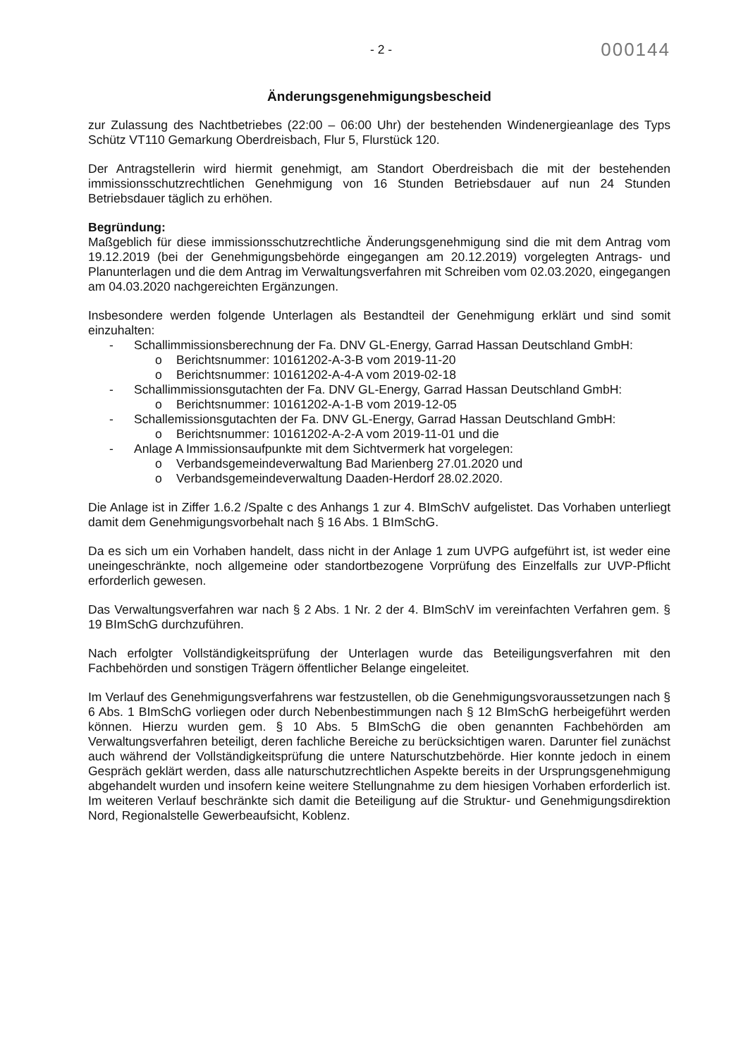- 2 - 000144
Änderungsgenehmigungsbescheid
zur Zulassung des Nachtbetriebes (22:00 – 06:00 Uhr) der bestehenden Windenergieanlage des Typs Schütz VT110 Gemarkung Oberdreisbach, Flur 5, Flurstück 120.
Der Antragstellerin wird hiermit genehmigt, am Standort Oberdreisbach die mit der bestehenden immissionsschutzrechtlichen Genehmigung von 16 Stunden Betriebsdauer auf nun 24 Stunden Betriebsdauer täglich zu erhöhen.
Begründung:
Maßgeblich für diese immissionsschutzrechtliche Änderungsgenehmigung sind die mit dem Antrag vom 19.12.2019 (bei der Genehmigungsbehörde eingegangen am 20.12.2019) vorgelegten Antrags- und Planunterlagen und die dem Antrag im Verwaltungsverfahren mit Schreiben vom 02.03.2020, eingegangen am 04.03.2020 nachgereichten Ergänzungen.
Insbesondere werden folgende Unterlagen als Bestandteil der Genehmigung erklärt und sind somit einzuhalten:
- Schallimmissionsberechnung der Fa. DNV GL-Energy, Garrad Hassan Deutschland GmbH:
o Berichtsnummer: 10161202-A-3-B vom 2019-11-20
o Berichtsnummer: 10161202-A-4-A vom 2019-02-18
- Schallimmissionsgutachten der Fa. DNV GL-Energy, Garrad Hassan Deutschland GmbH:
o Berichtsnummer: 10161202-A-1-B vom 2019-12-05
- Schallemissionsgutachten der Fa. DNV GL-Energy, Garrad Hassan Deutschland GmbH:
o Berichtsnummer: 10161202-A-2-A vom 2019-11-01 und die
- Anlage A Immissionsaufpunkte mit dem Sichtvermerk hat vorgelegen:
o Verbandsgemeindeverwaltung Bad Marienberg 27.01.2020 und
o Verbandsgemeindeverwaltung Daaden-Herdorf 28.02.2020.
Die Anlage ist in Ziffer 1.6.2 /Spalte c des Anhangs 1 zur 4. BImSchV aufgelistet. Das Vorhaben unterliegt damit dem Genehmigungsvorbehalt nach § 16 Abs. 1 BImSchG.
Da es sich um ein Vorhaben handelt, dass nicht in der Anlage 1 zum UVPG aufgeführt ist, ist weder eine uneingeschränkte, noch allgemeine oder standortbezogene Vorprüfung des Einzelfalls zur UVP-Pflicht erforderlich gewesen.
Das Verwaltungsverfahren war nach § 2 Abs. 1 Nr. 2 der 4. BImSchV im vereinfachten Verfahren gem. § 19 BImSchG durchzuführen.
Nach erfolgter Vollständigkeitsprüfung der Unterlagen wurde das Beteiligungsverfahren mit den Fachbehörden und sonstigen Trägern öffentlicher Belange eingeleitet.
Im Verlauf des Genehmigungsverfahrens war festzustellen, ob die Genehmigungsvoraussetzungen nach § 6 Abs. 1 BImSchG vorliegen oder durch Nebenbestimmungen nach § 12 BImSchG herbeigeführt werden können. Hierzu wurden gem. § 10 Abs. 5 BImSchG die oben genannten Fachbehörden am Verwaltungsverfahren beteiligt, deren fachliche Bereiche zu berücksichtigen waren. Darunter fiel zunächst auch während der Vollständigkeitsprüfung die untere Naturschutzbehörde. Hier konnte jedoch in einem Gespräch geklärt werden, dass alle naturschutzrechtlichen Aspekte bereits in der Ursprungsgenehmigung abgehandelt wurden und insofern keine weitere Stellungnahme zu dem hiesigen Vorhaben erforderlich ist. Im weiteren Verlauf beschränkte sich damit die Beteiligung auf die Struktur- und Genehmigungsdirektion Nord, Regionalstelle Gewerbeaufsicht, Koblenz.